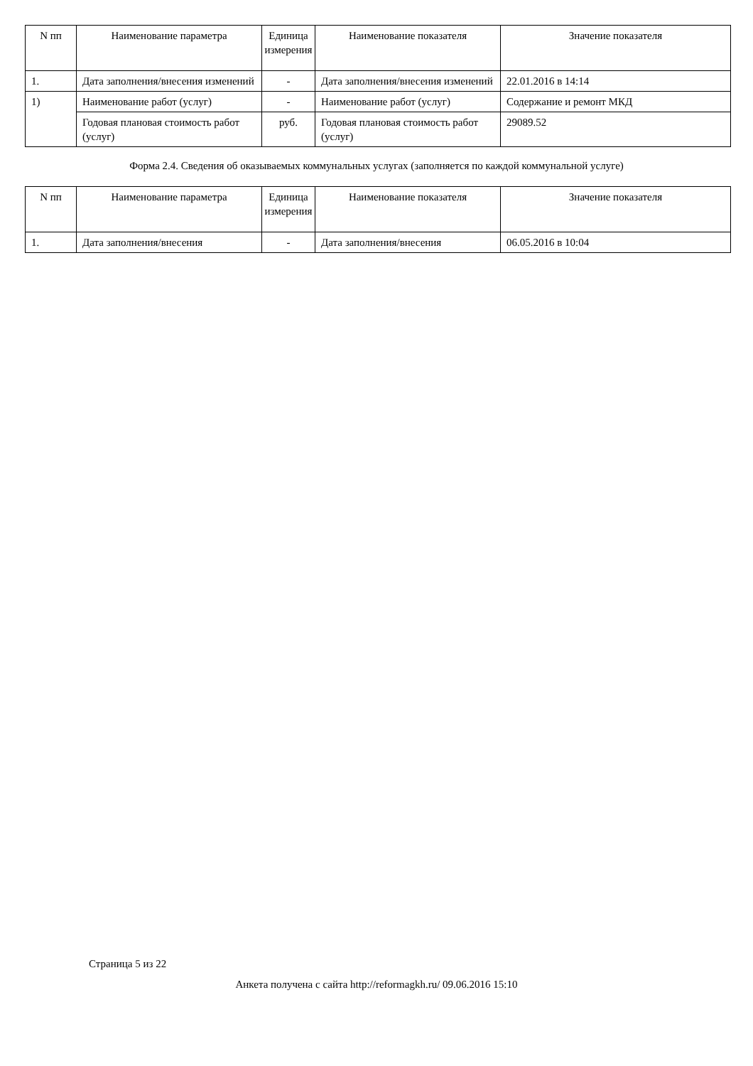| N пп | Наименование параметра | Единица измерения | Наименование показателя | Значение показателя |
| --- | --- | --- | --- | --- |
| 1. | Дата заполнения/внесения изменений | - | Дата заполнения/внесения изменений | 22.01.2016 в 14:14 |
| 1) | Наименование работ (услуг) | - | Наименование работ (услуг) | Содержание и ремонт МКД |
| | Годовая плановая стоимость работ (услуг) | руб. | Годовая плановая стоимость работ (услуг) | 29089.52 |
Форма 2.4. Сведения об оказываемых коммунальных услугах (заполняется по каждой коммунальной услуге)
| N пп | Наименование параметра | Единица измерения | Наименование показателя | Значение показателя |
| --- | --- | --- | --- | --- |
| 1. | Дата заполнения/внесения | - | Дата заполнения/внесения | 06.05.2016 в 10:04 |
Страница 5 из 22
Анкета получена с сайта http://reformagkh.ru/ 09.06.2016 15:10